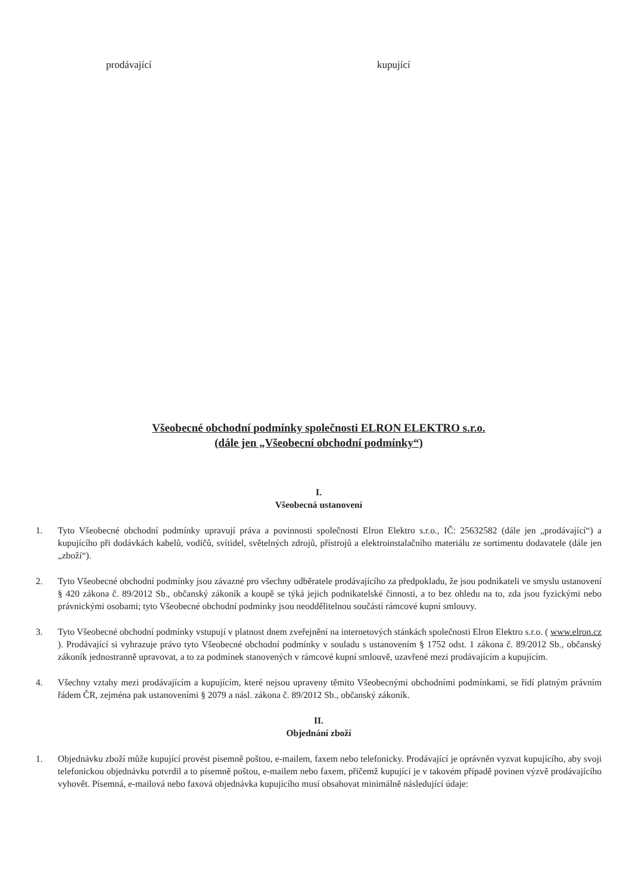prodávající kupující
Všeobecné obchodní podmínky společnosti ELRON ELEKTRO s.r.o.
(dále jen „Všeobecní obchodní podmínky“)
I.
Všeobecná ustanovení
1. Tyto Všeobecné obchodní podmínky upravují práva a povinnosti společnosti Elron Elektro s.r.o., IČ: 25632582 (dále jen „prodávající“) a kupujícího při dodávkách kabelů, vodičů, svítidel, světelných zdrojů, přístrojů a elektroinstalačního materiálu ze sortimentu dodavatele (dále jen „zboží“).
2. Tyto Všeobecné obchodní podmínky jsou závazné pro všechny odběratele prodávajícího za předpokladu, že jsou podnikateli ve smyslu ustanovení § 420 zákona č. 89/2012 Sb., občanský zákoník a koupě se týká jejich podnikatelské činnosti, a to bez ohledu na to, zda jsou fyzickými nebo právnickými osobami; tyto Všeobecné obchodní podmínky jsou neoddělitelnou součástí rámcové kupní smlouvy.
3. Tyto Všeobecné obchodní podmínky vstupují v platnost dnem zveřejnění na internetových stánkách společnosti Elron Elektro s.r.o. ( www.elron.cz ). Prodávající si vyhrazuje právo tyto Všeobecné obchodní podmínky v souladu s ustanovením § 1752 odst. 1 zákona č. 89/2012 Sb., občanský zákoník jednostranně upravovat, a to za podmínek stanovených v rámcové kupní smlouvě, uzavřené mezi prodávajícím a kupujícím.
4. Všechny vztahy mezi prodávajícím a kupujícím, které nejsou upraveny těmito Všeobecnými obchodními podmínkami, se řídí platným právním řádem ČR, zejména pak ustanoveními § 2079 a násl. zákona č. 89/2012 Sb., občanský zákoník.
II.
Objednání zboží
1. Objednávku zboží může kupující provést písemně poštou, e-mailem, faxem nebo telefonicky. Prodávající je oprávněn vyzvat kupujícího, aby svoji telefonickou objednávku potvrdil a to písemně poštou, e-mailem nebo faxem, přičemž kupující je v takovém případě povinen výzvě prodávajícího vyhovět. Písemná, e-mailová nebo faxová objednávka kupujícího musí obsahovat minimálně následující údaje: